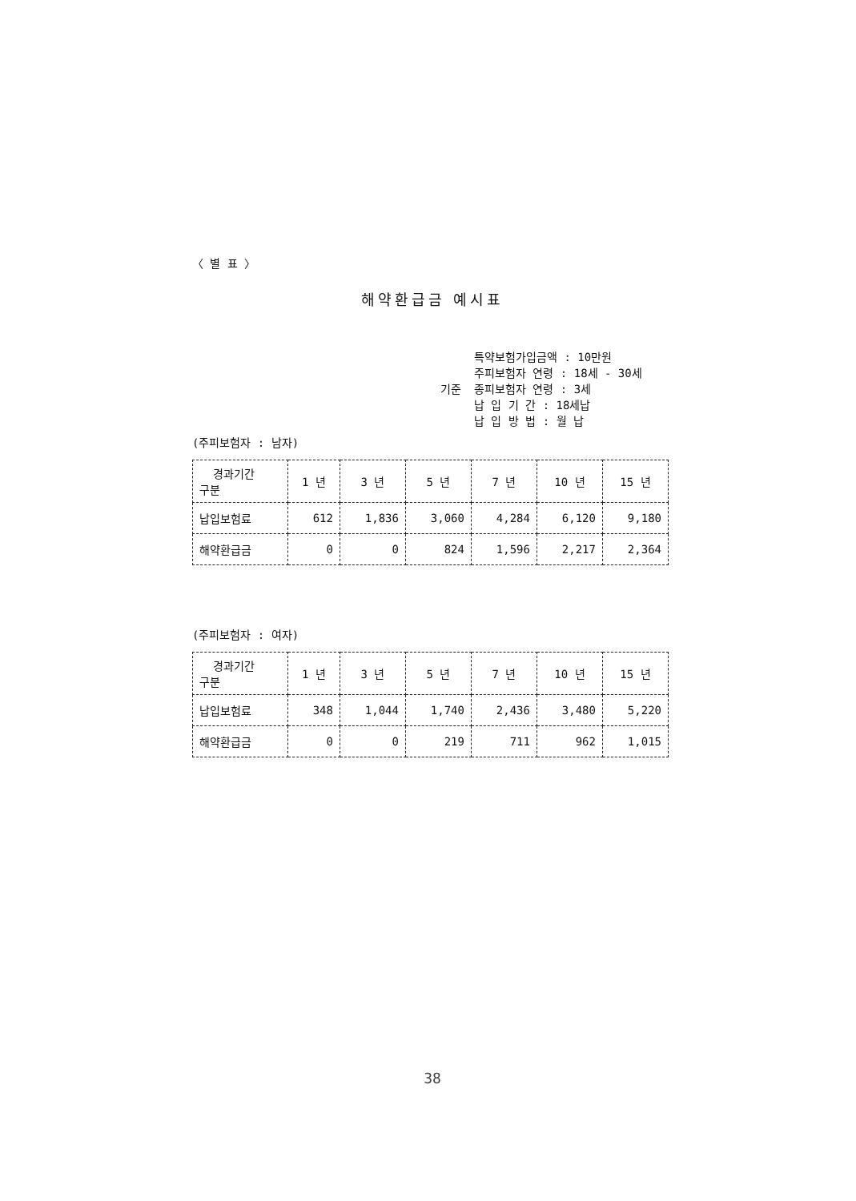〈 별 표 〉
해약환급금 예시표
특약보험가입금액 : 10만원
주피보험자 연령 : 18세 - 30세
기준 종피보험자 연령 : 3세
납 입 기 간 : 18세납
납 입 방 법 : 월 납
(주피보험자 : 남자)
| 경과기간 구분 | 1 년 | 3 년 | 5 년 | 7 년 | 10 년 | 15 년 |
| --- | --- | --- | --- | --- | --- | --- |
| 납입보험료 | 612 | 1,836 | 3,060 | 4,284 | 6,120 | 9,180 |
| 해약환급금 | 0 | 0 | 824 | 1,596 | 2,217 | 2,364 |
(주피보험자 : 여자)
| 경과기간 구분 | 1 년 | 3 년 | 5 년 | 7 년 | 10 년 | 15 년 |
| --- | --- | --- | --- | --- | --- | --- |
| 납입보험료 | 348 | 1,044 | 1,740 | 2,436 | 3,480 | 5,220 |
| 해약환급금 | 0 | 0 | 219 | 711 | 962 | 1,015 |
38